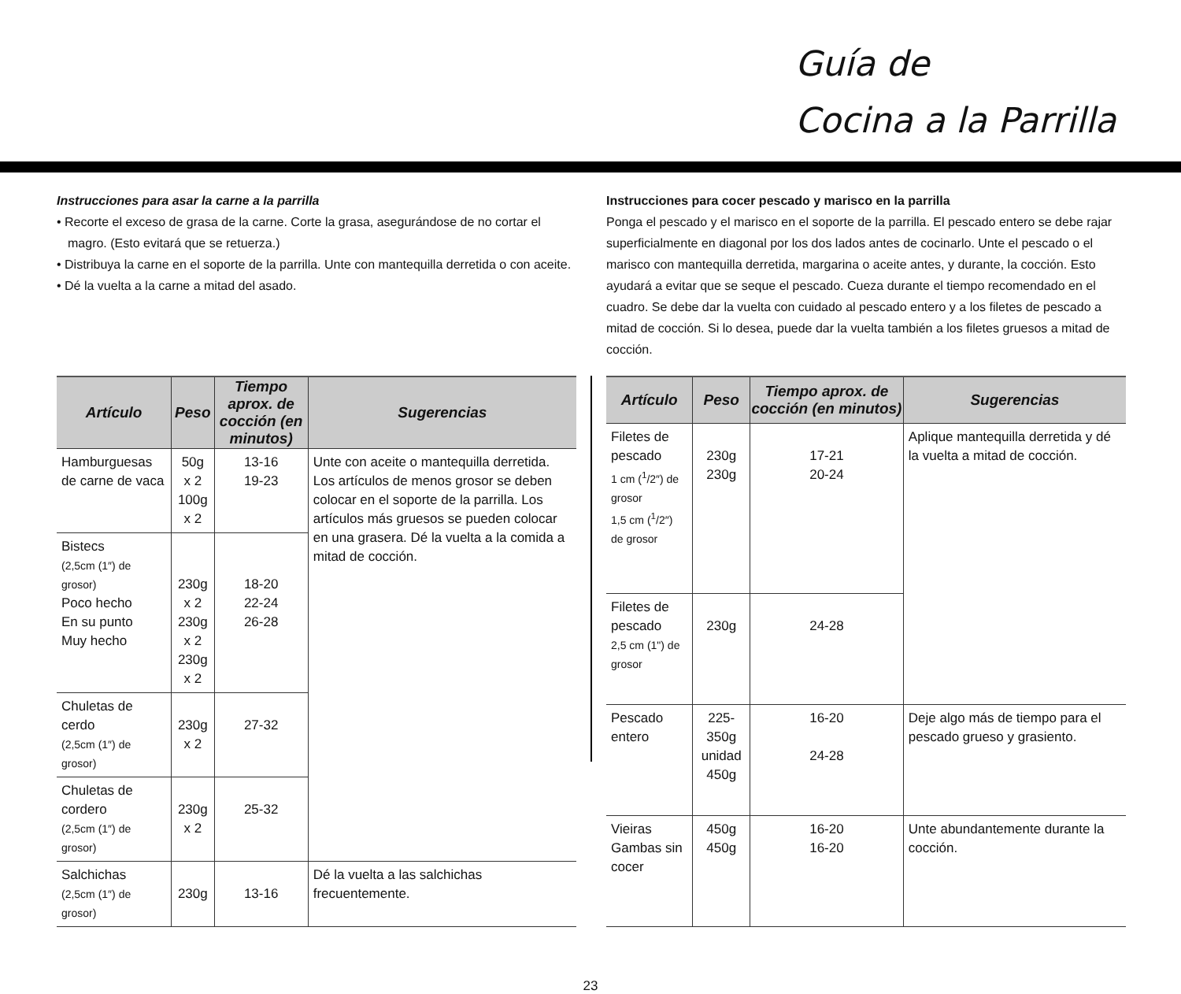Guía de
Cocina a la Parrilla
Instrucciones para asar la carne a la parrilla
• Recorte el exceso de grasa de la carne. Corte la grasa, asegurándose de no cortar el magro. (Esto evitará que se retuerza.)
• Distribuya la carne en el soporte de la parrilla. Unte con mantequilla derretida o con aceite.
• Dé la vuelta a la carne a mitad del asado.
Instrucciones para cocer pescado y marisco en la parrilla
Ponga el pescado y el marisco en el soporte de la parrilla. El pescado entero se debe rajar superficialmente en diagonal por los dos lados antes de cocinarlo. Unte el pescado o el marisco con mantequilla derretida, margarina o aceite antes, y durante, la cocción. Esto ayudará a evitar que se seque el pescado. Cueza durante el tiempo recomendado en el cuadro. Se debe dar la vuelta con cuidado al pescado entero y a los filetes de pescado a mitad de cocción. Si lo desea, puede dar la vuelta también a los filetes gruesos a mitad de cocción.
| Artículo | Peso | Tiempo aprox. de cocción (en minutos) | Sugerencias |
| --- | --- | --- | --- |
| Hamburguesas de carne de vaca | 50g x 2 100g x 2 | 13-16 19-23 | Unte con aceite o mantequilla derretida. Los artículos de menos grosor se deben colocar en el soporte de la parrilla. Los artículos más gruesos se pueden colocar en una grasera. Dé la vuelta a la comida a mitad de cocción. |
| Bistecs (2,5cm (1″) de grosor) Poco hecho En su punto Muy hecho | 230g x 2 230g x 2 230g x 2 | 18-20 22-24 26-28 | |
| Chuletas de cerdo (2,5cm (1″) de grosor) | 230g x 2 | 27-32 | |
| Chuletas de cordero (2,5cm (1″) de grosor) | 230g x 2 | 25-32 | |
| Salchichas (2,5cm (1″) de grosor) | 230g | 13-16 | Dé la vuelta a las salchichas frecuentemente. |
| Artículo | Peso | Tiempo aprox. de cocción (en minutos) | Sugerencias |
| --- | --- | --- | --- |
| Filetes de pescado 1 cm (<sup>1</sup>/2″) de grosor 1,5 cm (<sup>1</sup>/2″) de grosor | 230g 230g | 17-21 20-24 | Aplique mantequilla derretida y dé la vuelta a mitad de cocción. |
| Filetes de pescado 2,5 cm (1") de grosor | 230g | 24-28 | |
| Pescado entero | 225-350g unidad 450g | 16-20 24-28 | Deje algo más de tiempo para el pescado grueso y grasiento. |
| Vieiras Gambas sin cocer | 450g 450g | 16-20 16-20 | Unte abundantemente durante la cocción. |
23